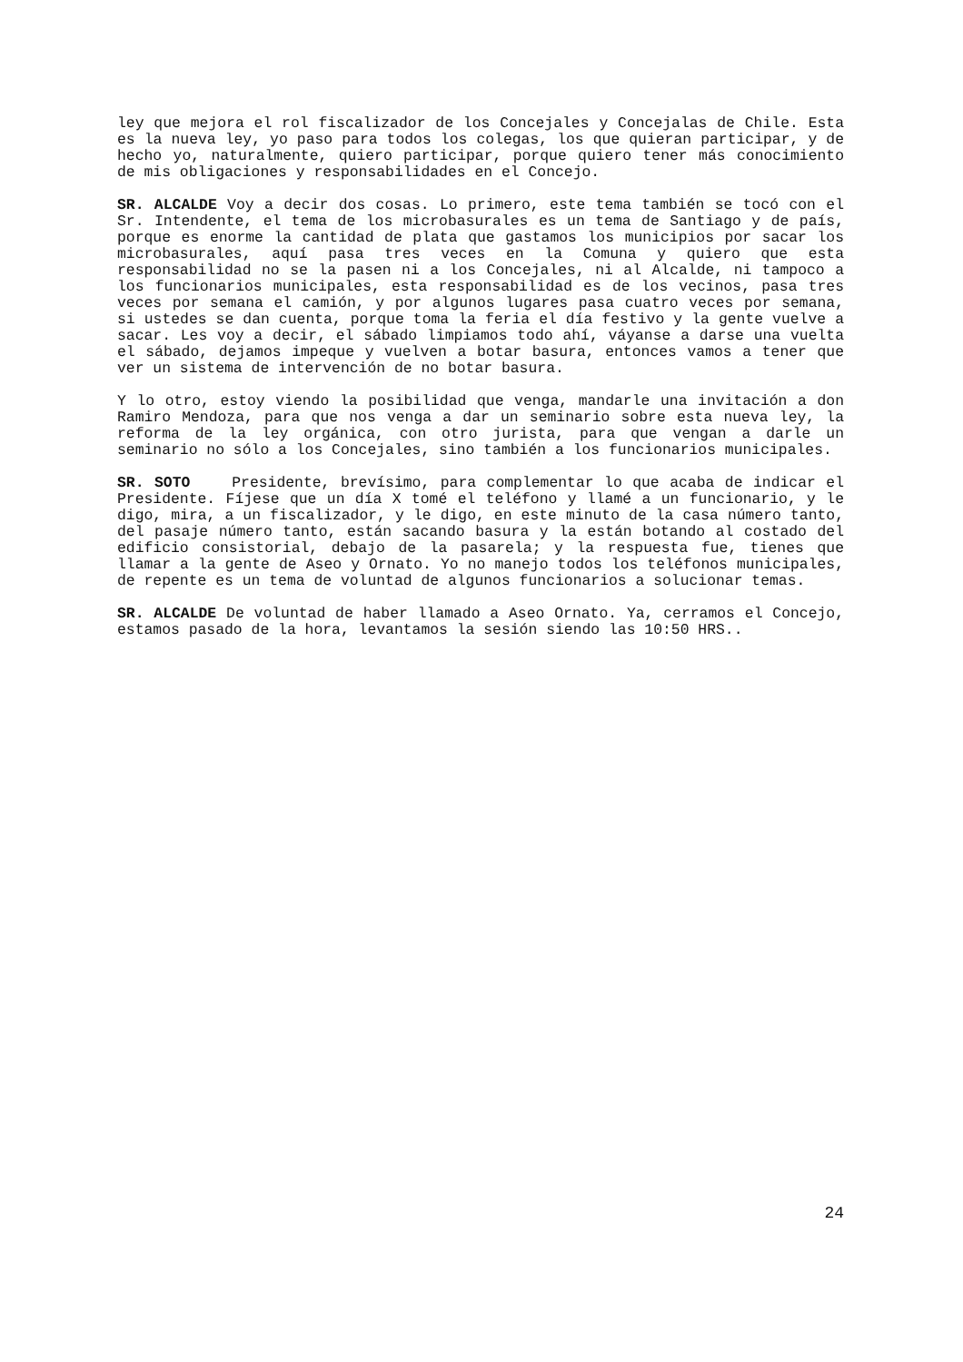ley que mejora el rol fiscalizador de los Concejales y Concejalas de Chile. Esta es la nueva ley, yo paso para todos los colegas, los que quieran participar, y de hecho yo, naturalmente, quiero participar, porque quiero tener más conocimiento de mis obligaciones y responsabilidades en el Concejo.
SR. ALCALDE Voy a decir dos cosas. Lo primero, este tema también se tocó con el Sr. Intendente, el tema de los microbasurales es un tema de Santiago y de país, porque es enorme la cantidad de plata que gastamos los municipios por sacar los microbasurales, aquí pasa tres veces en la Comuna y quiero que esta responsabilidad no se la pasen ni a los Concejales, ni al Alcalde, ni tampoco a los funcionarios municipales, esta responsabilidad es de los vecinos, pasa tres veces por semana el camión, y por algunos lugares pasa cuatro veces por semana, si ustedes se dan cuenta, porque toma la feria el día festivo y la gente vuelve a sacar. Les voy a decir, el sábado limpiamos todo ahí, váyanse a darse una vuelta el sábado, dejamos impeque y vuelven a botar basura, entonces vamos a tener que ver un sistema de intervención de no botar basura.
Y lo otro, estoy viendo la posibilidad que venga, mandarle una invitación a don Ramiro Mendoza, para que nos venga a dar un seminario sobre esta nueva ley, la reforma de la ley orgánica, con otro jurista, para que vengan a darle un seminario no sólo a los Concejales, sino también a los funcionarios municipales.
SR. SOTO Presidente, brevísimo, para complementar lo que acaba de indicar el Presidente. Fíjese que un día X tomé el teléfono y llamé a un funcionario, y le digo, mira, a un fiscalizador, y le digo, en este minuto de la casa número tanto, del pasaje número tanto, están sacando basura y la están botando al costado del edificio consistorial, debajo de la pasarela; y la respuesta fue, tienes que llamar a la gente de Aseo y Ornato. Yo no manejo todos los teléfonos municipales, de repente es un tema de voluntad de algunos funcionarios a solucionar temas.
SR. ALCALDE De voluntad de haber llamado a Aseo Ornato. Ya, cerramos el Concejo, estamos pasado de la hora, levantamos la sesión siendo las 10:50 HRS..
24